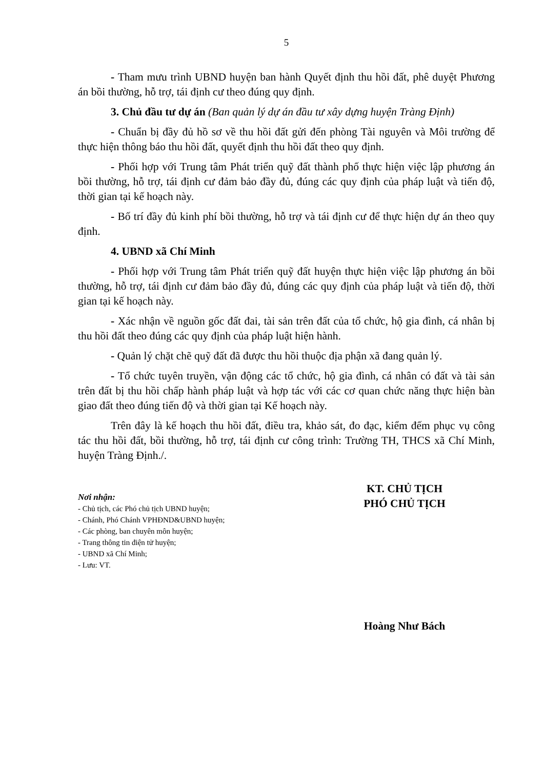5
- Tham mưu trình UBND huyện ban hành Quyết định thu hồi đất, phê duyệt Phương án bồi thường, hỗ trợ, tái định cư theo đúng quy định.
3. Chủ đầu tư dự án (Ban quản lý dự án đầu tư xây dựng huyện Tràng Định)
- Chuẩn bị đầy đủ hồ sơ về thu hồi đất gửi đến phòng Tài nguyên và Môi trường để thực hiện thông báo thu hồi đất, quyết định thu hồi đất theo quy định.
- Phối hợp với Trung tâm Phát triển quỹ đất thành phố thực hiện việc lập phương án bồi thường, hỗ trợ, tái định cư đảm bảo đầy đủ, đúng các quy định của pháp luật và tiến độ, thời gian tại kế hoạch này.
- Bố trí đầy đủ kinh phí bồi thường, hỗ trợ và tái định cư để thực hiện dự án theo quy định.
4. UBND xã Chí Minh
- Phối hợp với Trung tâm Phát triển quỹ đất huyện thực hiện việc lập phương án bồi thường, hỗ trợ, tái định cư đảm bảo đầy đủ, đúng các quy định của pháp luật và tiến độ, thời gian tại kế hoạch này.
- Xác nhận về nguồn gốc đất đai, tài sản trên đất của tổ chức, hộ gia đình, cá nhân bị thu hồi đất theo đúng các quy định của pháp luật hiện hành.
- Quản lý chặt chẽ quỹ đất đã được thu hồi thuộc địa phận xã đang quản lý.
- Tổ chức tuyên truyền, vận động các tổ chức, hộ gia đình, cá nhân có đất và tài sản trên đất bị thu hồi chấp hành pháp luật và hợp tác với các cơ quan chức năng thực hiện bàn giao đất theo đúng tiến độ và thời gian tại Kế hoạch này.
Trên đây là kế hoạch thu hồi đất, điều tra, khảo sát, đo đạc, kiểm đếm phục vụ công tác thu hồi đất, bồi thường, hỗ trợ, tái định cư công trình: Trường TH, THCS xã Chí Minh, huyện Tràng Định./.
Nơi nhận:
- Chủ tịch, các Phó chủ tịch UBND huyện;
- Chánh, Phó Chánh VPHĐND&UBND huyện;
- Các phòng, ban chuyên môn huyện;
- Trang thông tin điện tử huyện;
- UBND xã Chí Minh;
- Lưu: VT.
KT. CHỦ TỊCH
PHÓ CHỦ TỊCH
Hoàng Như Bách